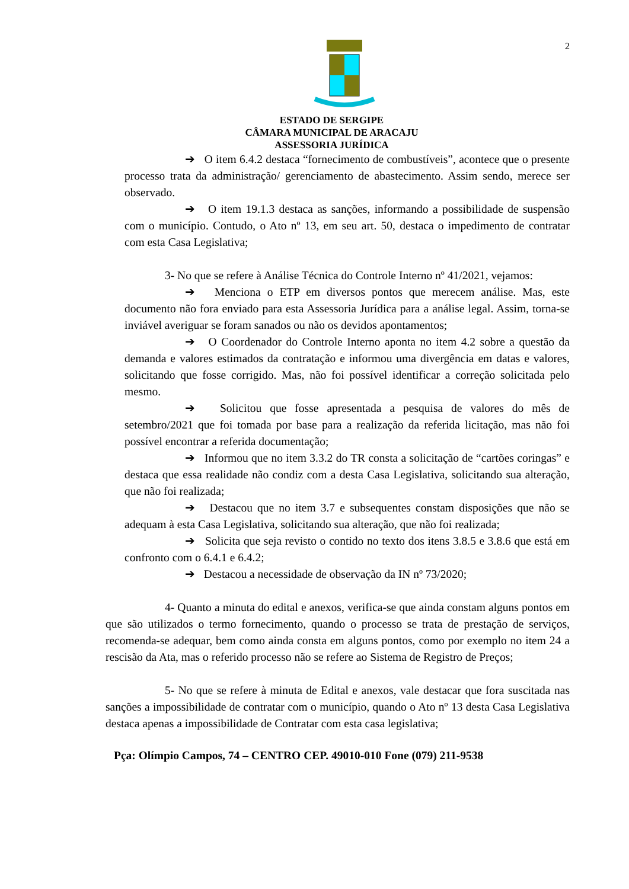2
ESTADO DE SERGIPE
CÂMARA MUNICIPAL DE ARACAJU
ASSESSORIA JURÍDICA
➔ O item 6.4.2 destaca “fornecimento de combustíveis”, acontece que o presente processo trata da administração/ gerenciamento de abastecimento. Assim sendo, merece ser observado.
➔ O item 19.1.3 destaca as sanções, informando a possibilidade de suspensão com o município. Contudo, o Ato nº 13, em seu art. 50, destaca o impedimento de contratar com esta Casa Legislativa;
3- No que se refere à Análise Técnica do Controle Interno nº 41/2021, vejamos:
➔ Menciona o ETP em diversos pontos que merecem análise. Mas, este documento não fora enviado para esta Assessoria Jurídica para a análise legal. Assim, torna-se inviável averiguar se foram sanados ou não os devidos apontamentos;
➔ O Coordenador do Controle Interno aponta no item 4.2 sobre a questão da demanda e valores estimados da contratação e informou uma divergência em datas e valores, solicitando que fosse corrigido. Mas, não foi possível identificar a correção solicitada pelo mesmo.
➔ Solicitou que fosse apresentada a pesquisa de valores do mês de setembro/2021 que foi tomada por base para a realização da referida licitação, mas não foi possível encontrar a referida documentação;
➔ Informou que no item 3.3.2 do TR consta a solicitação de “cartões coringas” e destaca que essa realidade não condiz com a desta Casa Legislativa, solicitando sua alteração, que não foi realizada;
➔ Destacou que no item 3.7 e subsequentes constam disposições que não se adequam à esta Casa Legislativa, solicitando sua alteração, que não foi realizada;
➔ Solicita que seja revisto o contido no texto dos itens 3.8.5 e 3.8.6 que está em confronto com o 6.4.1 e 6.4.2;
➔ Destacou a necessidade de observação da IN nº 73/2020;
4- Quanto a minuta do edital e anexos, verifica-se que ainda constam alguns pontos em que são utilizados o termo fornecimento, quando o processo se trata de prestação de serviços, recomenda-se adequar, bem como ainda consta em alguns pontos, como por exemplo no item 24 a rescisão da Ata, mas o referido processo não se refere ao Sistema de Registro de Preços;
5- No que se refere à minuta de Edital e anexos, vale destacar que fora suscitada nas sanções a impossibilidade de contratar com o município, quando o Ato nº 13 desta Casa Legislativa destaca apenas a impossibilidade de Contratar com esta casa legislativa;
Pça: Olímpio Campos, 74 – CENTRO CEP. 49010-010 Fone (079) 211-9538